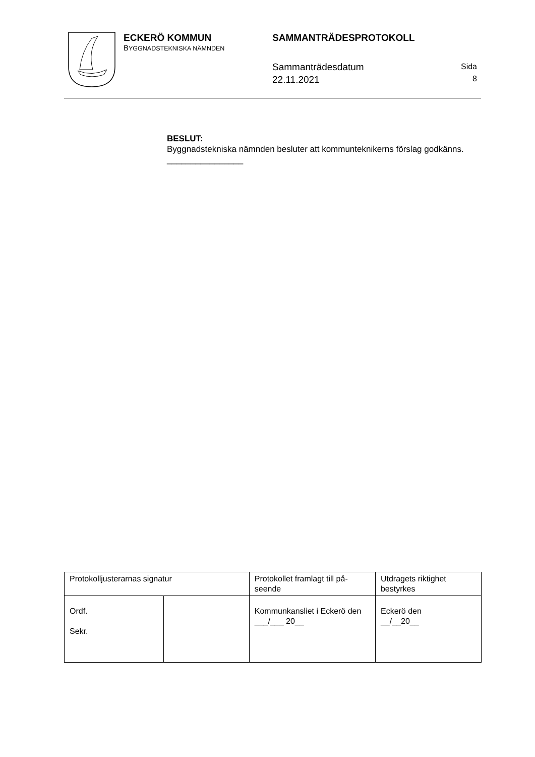ECKERÖ KOMMUN
BYGGNADSTEKNISKA NÄMNDEN
SAMMANTRÄDESPROTOKOLL
Sammanträdesdatum
22.11.2021
Sida
8
BESLUT:
Byggnadstekniska nämnden besluter att kommunteknikerns förslag godkänns.
________________
| Protokolljusterarnas signatur | | Protokollet framlagt till på-seende | Utdragets riktighet bestyrkes |
| Ordf. Sekr. | | Kommunkansliet i Eckerö den ___/___ 20__ | Eckerö den __/__20__ |